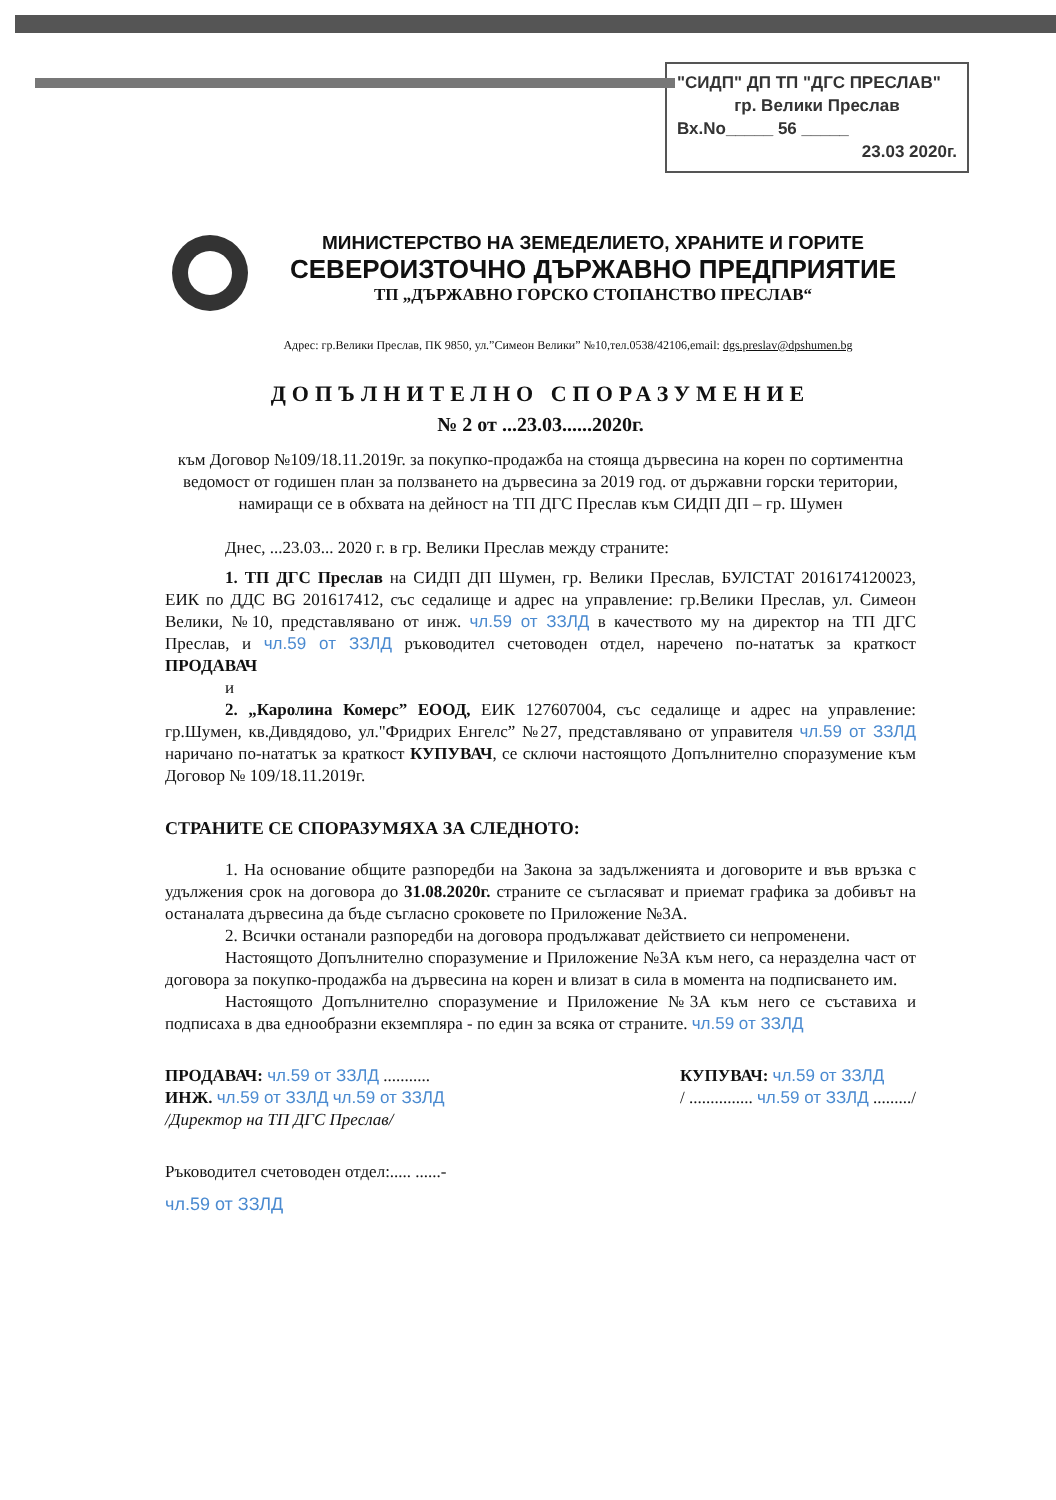"СИДП" ДП ТП "ДГС ПРЕСЛАВ"
гр. Велики Преслав
Вх.No_____ 56 _____
23.03 2020г.
МИНИСТЕРСТВО НА ЗЕМЕДЕЛИЕТО, ХРАНИТЕ И ГОРИТЕ
СЕВЕРОИЗТОЧНО ДЪРЖАВНО ПРЕДПРИЯТИЕ
ТП „ДЪРЖАВНО ГОРСКО СТОПАНСТВО ПРЕСЛАВ“
Адрес: гр.Велики Преслав, ПК 9850, ул.”Симеон Велики” №10,тел.0538/42106,email: dgs.preslav@dpshumen.bg
ДОПЪЛНИТЕЛНО СПОРАЗУМЕНИЕ
№ 2 от ...23.03......2020г.
към Договор №109/18.11.2019г. за покупко-продажба на стояща дървесина на корен по сортиментна ведомост от годишен план за ползването на дървесина за 2019 год. от държавни горски територии, намиращи се в обхвата на дейност на ТП ДГС Преслав към СИДП ДП – гр. Шумен
Днес, ...23.03... 2020 г. в гр. Велики Преслав между страните:
1. ТП ДГС Преслав на СИДП ДП Шумен, гр. Велики Преслав, БУЛСТАТ 2016174120023, ЕИК по ДДС BG 201617412, със седалище и адрес на управление: гр.Велики Преслав, ул. Симеон Велики, №10, представлявано от инж. чл.59 от ЗЗЛД в качеството му на директор на ТП ДГС Преслав, и чл.59 от ЗЗЛД ръководител счетоводен отдел, наречено по-нататък за краткост ПРОДАВАЧ
и
2. „Каролина Комерс” ЕООД, ЕИК 127607004, със седалище и адрес на управление: гр.Шумен, кв.Дивдядово, ул."Фридрих Енгелс” №27, представлявано от управителя чл.59 от ЗЗЛД наричано по-нататък за краткост КУПУВАЧ, се сключи настоящото Допълнително споразумение към Договор № 109/18.11.2019г.
СТРАНИТЕ СЕ СПОРАЗУМЯХА ЗА СЛЕДНОТО:
1. На основание общите разпоредби на Закона за задълженията и договорите и във връзка с удължения срок на договора до 31.08.2020г. страните се съгласяват и приемат графика за добивът на останалата дървесина да бъде съгласно сроковете по Приложение №3А.
2. Всички останали разпоредби на договора продължават действието си непроменени.
Настоящото Допълнително споразумение и Приложение №3А към него, са неразделна част от договора за покупко-продажба на дървесина на корен и влизат в сила в момента на подписването им.
Настоящото Допълнително споразумение и Приложение №3А към него се съставиха и подписаха в два еднообразни екземпляра - по един за всяка от страните. чл.59 от ЗЗЛД
ПРОДАВАЧ: чл.59 от ЗЗЛД ...........
ИНЖ. чл.59 от ЗЗЛД чл.59 от ЗЗЛД
/Директор на ТП ДГС Преслав/
КУПУВАЧ: чл.59 от ЗЗЛД
/ ............... чл.59 от ЗЗЛД ........./
Ръководител счетоводен отдел:..... ......-
чл.59 от ЗЗЛД